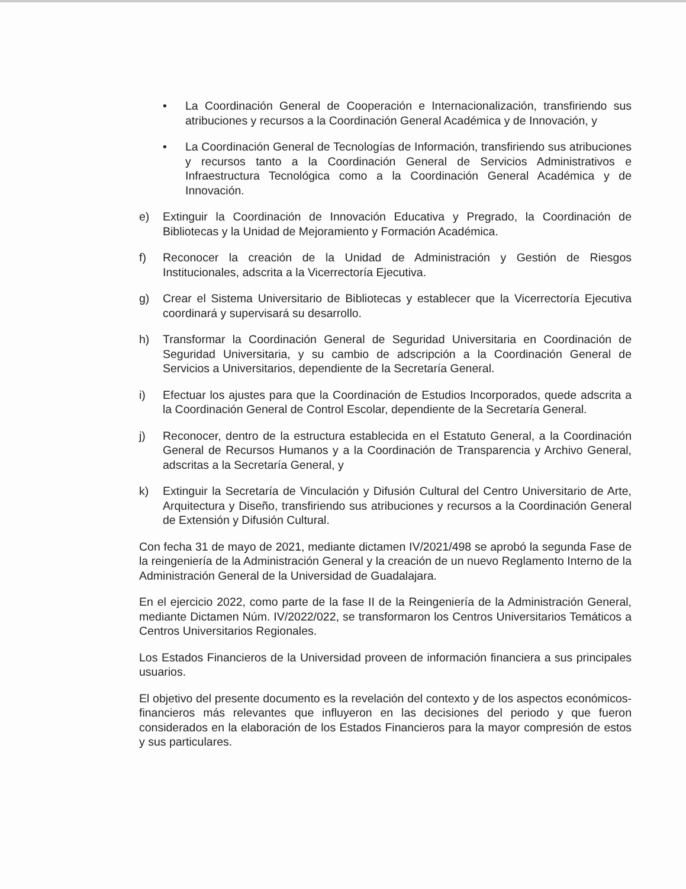• La Coordinación General de Cooperación e Internacionalización, transfiriendo sus atribuciones y recursos a la Coordinación General Académica y de Innovación, y
• La Coordinación General de Tecnologías de Información, transfiriendo sus atribuciones y recursos tanto a la Coordinación General de Servicios Administrativos e Infraestructura Tecnológica como a la Coordinación General Académica y de Innovación.
e) Extinguir la Coordinación de Innovación Educativa y Pregrado, la Coordinación de Bibliotecas y la Unidad de Mejoramiento y Formación Académica.
f) Reconocer la creación de la Unidad de Administración y Gestión de Riesgos Institucionales, adscrita a la Vicerrectoría Ejecutiva.
g) Crear el Sistema Universitario de Bibliotecas y establecer que la Vicerrectoría Ejecutiva coordinará y supervisará su desarrollo.
h) Transformar la Coordinación General de Seguridad Universitaria en Coordinación de Seguridad Universitaria, y su cambio de adscripción a la Coordinación General de Servicios a Universitarios, dependiente de la Secretaría General.
i) Efectuar los ajustes para que la Coordinación de Estudios Incorporados, quede adscrita a la Coordinación General de Control Escolar, dependiente de la Secretaría General.
j) Reconocer, dentro de la estructura establecida en el Estatuto General, a la Coordinación General de Recursos Humanos y a la Coordinación de Transparencia y Archivo General, adscritas a la Secretaría General, y
k) Extinguir la Secretaría de Vinculación y Difusión Cultural del Centro Universitario de Arte, Arquitectura y Diseño, transfiriendo sus atribuciones y recursos a la Coordinación General de Extensión y Difusión Cultural.
Con fecha 31 de mayo de 2021, mediante dictamen IV/2021/498 se aprobó la segunda Fase de la reingeniería de la Administración General y la creación de un nuevo Reglamento Interno de la Administración General de la Universidad de Guadalajara.
En el ejercicio 2022, como parte de la fase II de la Reingeniería de la Administración General, mediante Dictamen Núm. IV/2022/022, se transformaron los Centros Universitarios Temáticos a Centros Universitarios Regionales.
Los Estados Financieros de la Universidad proveen de información financiera a sus principales usuarios.
El objetivo del presente documento es la revelación del contexto y de los aspectos económicos-financieros más relevantes que influyeron en las decisiones del periodo y que fueron considerados en la elaboración de los Estados Financieros para la mayor compresión de estos y sus particulares.